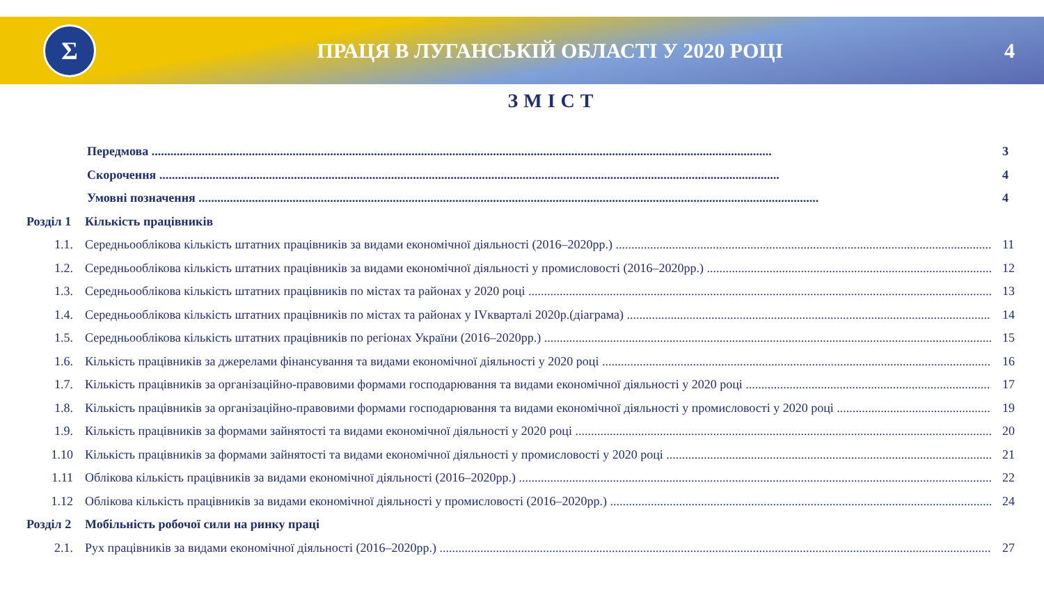Σ
ПРАЦЯ В ЛУГАНСЬКІЙ ОБЛАСТІ У 2020 РОЦІ
4
ЗМІСТ
Передмова 3
Скорочення 4
Умовні позначення 4
Розділ 1
Кількість працівників
1.1. Середньооблікова кількість штатних працівників за видами економічної діяльності (2016–2020рр.) 11
1.2. Середньооблікова кількість штатних працівників за видами економічної діяльності у промисловості (2016–2020рр.) 12
1.3. Середньооблікова кількість штатних працівників по містах та районах у 2020 році 13
1.4. Середньооблікова кількість штатних працівників по містах та районах у IVкварталі 2020р.(діаграма) 14
1.5. Середньооблікова кількість штатних працівників по регіонах України (2016–2020рр.) 15
1.6. Кількість працівників за джерелами фінансування та видами економічної діяльності у 2020 році 16
1.7. Кількість працівників за організаційно-правовими формами господарювання та видами економічної діяльності у 2020 році 17
1.8. Кількість працівників за організаційно-правовими формами господарювання та видами економічної діяльності у промисловості у 2020 році 19
1.9. Кількість працівників за формами зайнятості та видами економічної діяльності у 2020 році 20
1.10 Кількість працівників за формами зайнятості та видами економічної діяльності у промисловості у 2020 році 21
1.11 Облікова кількість працівників за видами економічної діяльності (2016–2020рр.) 22
1.12 Облікова кількість працівників за видами економічної діяльності у промисловості (2016–2020рр.) 24
Розділ 2
Мобільність робочої сили на ринку праці
2.1. Рух працівників за видами економічної діяльності (2016–2020рр.) 27